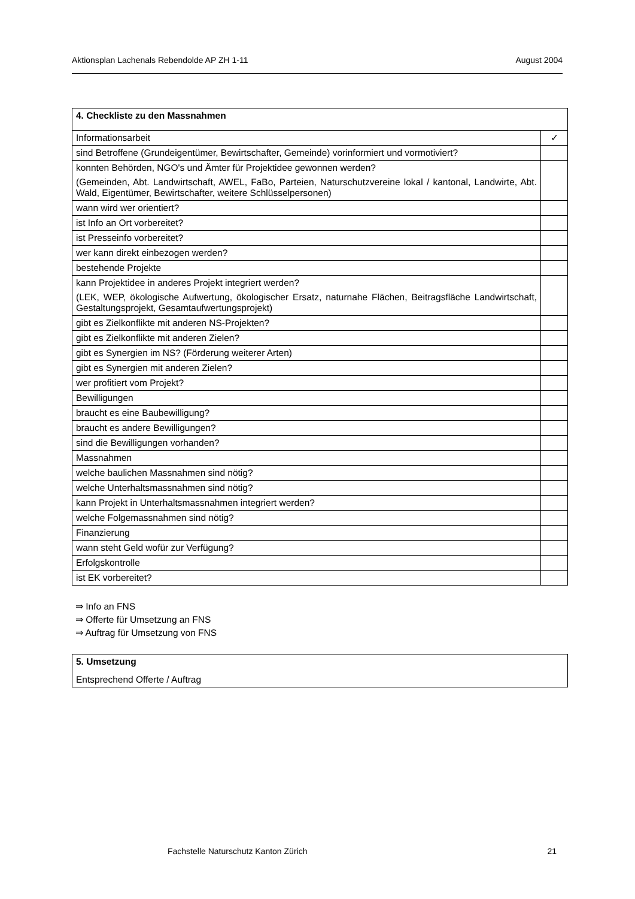Aktionsplan Lachenals Rebendolde AP ZH 1-11 August 2004
| 4. Checkliste zu den Massnahmen | |
| Informationsarbeit | ✓ |
| sind Betroffene (Grundeigentümer, Bewirtschafter, Gemeinde) vorinformiert und vormotiviert? | |
| konnten Behörden, NGO's und Ämter für Projektidee gewonnen werden? (Gemeinden, Abt. Landwirtschaft, AWEL, FaBo, Parteien, Naturschutzvereine lokal / kantonal, Landwirte, Abt. Wald, Eigentümer, Bewirtschafter, weitere Schlüsselpersonen) | |
| wann wird wer orientiert? | |
| ist Info an Ort vorbereitet? | |
| ist Presseinfo vorbereitet? | |
| wer kann direkt einbezogen werden? | |
| bestehende Projekte | |
| kann Projektidee in anderes Projekt integriert werden? (LEK, WEP, ökologische Aufwertung, ökologischer Ersatz, naturnahe Flächen, Beitragsfläche Landwirtschaft, Gestaltungsprojekt, Gesamtaufwertungsprojekt) | |
| gibt es Zielkonflikte mit anderen NS-Projekten? | |
| gibt es Zielkonflikte mit anderen Zielen? | |
| gibt es Synergien im NS? (Förderung weiterer Arten) | |
| gibt es Synergien mit anderen Zielen? | |
| wer profitiert vom Projekt? | |
| Bewilligungen | |
| braucht es eine Baubewilligung? | |
| braucht es andere Bewilligungen? | |
| sind die Bewilligungen vorhanden? | |
| Massnahmen | |
| welche baulichen Massnahmen sind nötig? | |
| welche Unterhaltsmassnahmen sind nötig? | |
| kann Projekt in Unterhaltsmassnahmen integriert werden? | |
| welche Folgemassnahmen sind nötig? | |
| Finanzierung | |
| wann steht Geld wofür zur Verfügung? | |
| Erfolgskontrolle | |
| ist EK vorbereitet? | |
⇒ Info an FNS
⇒ Offerte für Umsetzung an FNS
⇒ Auftrag für Umsetzung von FNS
| 5. Umsetzung Entsprechend Offerte / Auftrag |
Fachstelle Naturschutz Kanton Zürich 21